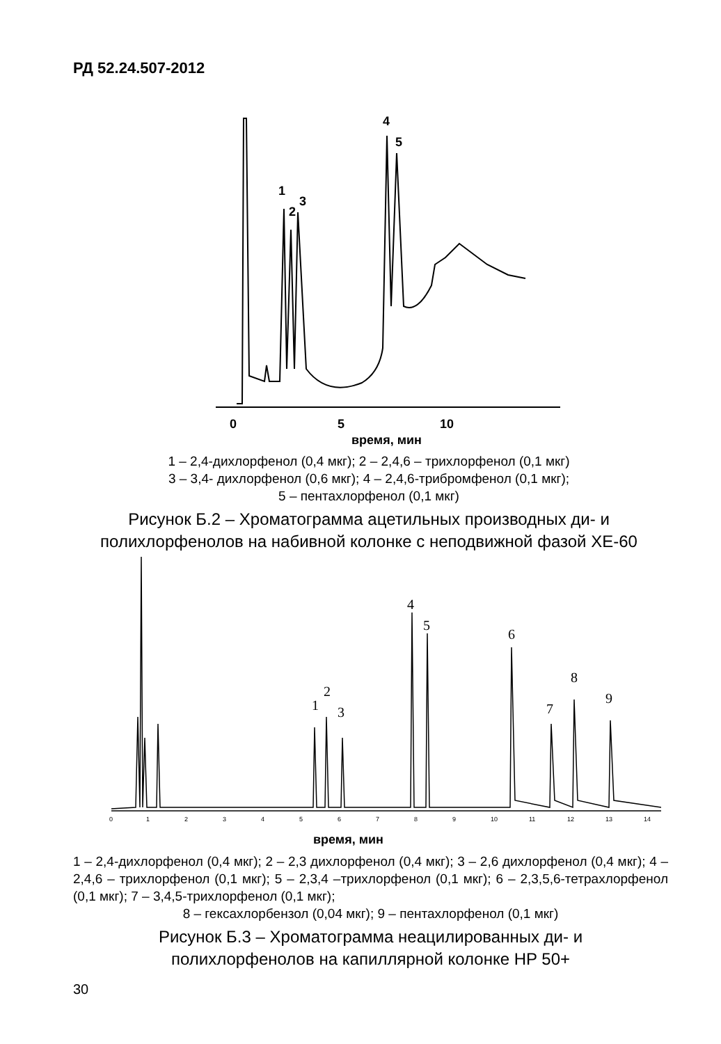РД 52.24.507-2012
1
2
3
4
5
0
5
10
время, мин
1 – 2,4-дихлорфенол (0,4 мкг); 2 – 2,4,6 – трихлорфенол (0,1 мкг)
3 – 3,4- дихлорфенол (0,6 мкг); 4 – 2,4,6-трибромфенол (0,1 мкг);
5 – пентахлорфенол (0,1 мкг)
Рисунок Б.2 – Хроматограмма ацетильных производных ди- и полихлорфенолов на набивной колонке с неподвижной фазой ХЕ-60
1
2
3
4
5
6
7
8
9
0
1
2
3
4
5
6
7
8
9
10
11
12
13
14
время, мин
1 – 2,4-дихлорфенол (0,4 мкг); 2 – 2,3 дихлорфенол (0,4 мкг); 3 – 2,6 дихлорфенол (0,4 мкг); 4 – 2,4,6 – трихлорфенол (0,1 мкг); 5 – 2,3,4 –трихлорфенол (0,1 мкг); 6 – 2,3,5,6-тетрахлорфенол (0,1 мкг); 7 – 3,4,5-трихлорфенол (0,1 мкг);
8 – гексахлорбензол (0,04 мкг); 9 – пентахлорфенол (0,1 мкг)
Рисунок Б.3 – Хроматограмма неацилированных ди- и
полихлорфенолов на капиллярной колонке HP 50+
30